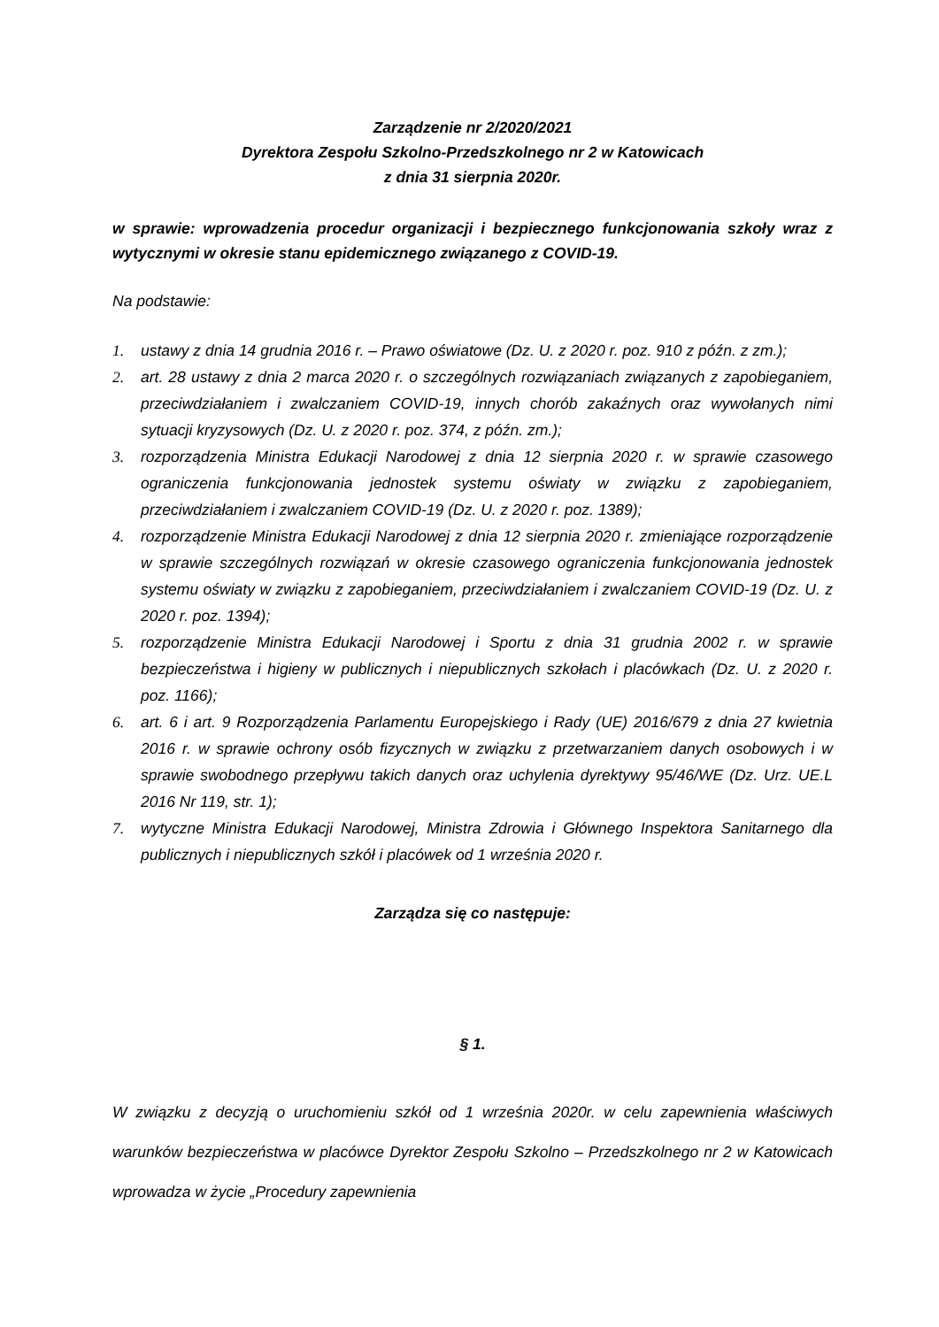Zarządzenie nr 2/2020/2021
Dyrektora Zespołu Szkolno-Przedszkolnego nr 2 w Katowicach
z dnia 31 sierpnia 2020r.
w sprawie: wprowadzenia procedur organizacji i bezpiecznego funkcjonowania szkoły wraz z wytycznymi w okresie stanu epidemicznego związanego z COVID-19.
Na podstawie:
1. ustawy z dnia 14 grudnia 2016 r. – Prawo oświatowe (Dz. U. z 2020 r. poz. 910 z późn. z zm.);
2. art. 28 ustawy z dnia 2 marca 2020 r. o szczególnych rozwiązaniach związanych z zapobieganiem, przeciwdziałaniem i zwalczaniem COVID-19, innych chorób zakaźnych oraz wywołanych nimi sytuacji kryzysowych (Dz. U. z 2020 r. poz. 374, z późn. zm.);
3. rozporządzenia Ministra Edukacji Narodowej z dnia 12 sierpnia 2020 r. w sprawie czasowego ograniczenia funkcjonowania jednostek systemu oświaty w związku z zapobieganiem, przeciwdziałaniem i zwalczaniem COVID-19 (Dz. U. z 2020 r. poz. 1389);
4. rozporządzenie Ministra Edukacji Narodowej z dnia 12 sierpnia 2020 r. zmieniające rozporządzenie w sprawie szczególnych rozwiązań w okresie czasowego ograniczenia funkcjonowania jednostek systemu oświaty w związku z zapobieganiem, przeciwdziałaniem i zwalczaniem COVID-19 (Dz. U. z 2020 r. poz. 1394);
5. rozporządzenie Ministra Edukacji Narodowej i Sportu z dnia 31 grudnia 2002 r. w sprawie bezpieczeństwa i higieny w publicznych i niepublicznych szkołach i placówkach (Dz. U. z 2020 r. poz. 1166);
6. art. 6 i art. 9 Rozporządzenia Parlamentu Europejskiego i Rady (UE) 2016/679 z dnia 27 kwietnia 2016 r. w sprawie ochrony osób fizycznych w związku z przetwarzaniem danych osobowych i w sprawie swobodnego przepływu takich danych oraz uchylenia dyrektywy 95/46/WE (Dz. Urz. UE.L 2016 Nr 119, str. 1);
7. wytyczne Ministra Edukacji Narodowej, Ministra Zdrowia i Głównego Inspektora Sanitarnego dla publicznych i niepublicznych szkół i placówek od 1 września 2020 r.
Zarządza się co następuje:
§ 1.
W związku z decyzją o uruchomieniu szkół od 1 września 2020r. w celu zapewnienia właściwych warunków bezpieczeństwa w placówce Dyrektor Zespołu Szkolno – Przedszkolnego nr 2 w Katowicach wprowadza w życie „Procedury zapewnienia